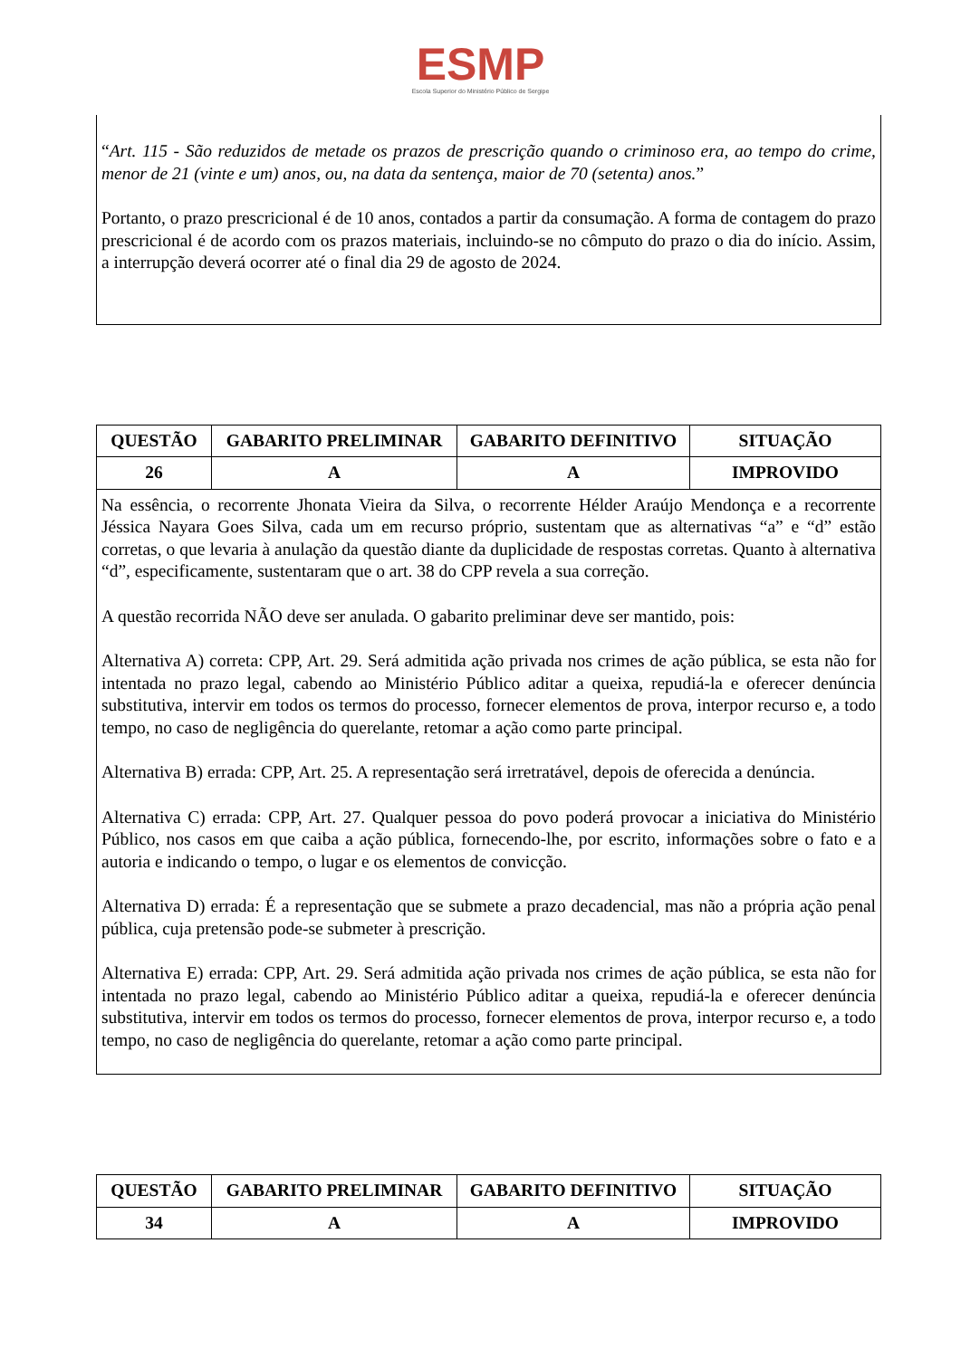ESMP
Escola Superior do Ministério Público de Sergipe
“Art. 115 - São reduzidos de metade os prazos de prescrição quando o criminoso era, ao tempo do crime, menor de 21 (vinte e um) anos, ou, na data da sentença, maior de 70 (setenta) anos.”
Portanto, o prazo prescricional é de 10 anos, contados a partir da consumação. A forma de contagem do prazo prescricional é de acordo com os prazos materiais, incluindo-se no cômputo do prazo o dia do início. Assim, a interrupção deverá ocorrer até o final dia 29 de agosto de 2024.
| QUESTÃO | GABARITO PRELIMINAR | GABARITO DEFINITIVO | SITUAÇÃO |
| --- | --- | --- | --- |
| 26 | A | A | IMPROVIDO |
| Na essência, o recorrente Jhonata Vieira da Silva, o recorrente Hélder Araújo Mendonça e a recorrente Jéssica Nayara Goes Silva, cada um em recurso próprio, sustentam que as alternativas “a” e “d” estão corretas, o que levaria à anulação da questão diante da duplicidade de respostas corretas. Quanto à alternativa “d”, especificamente, sustentaram que o art. 38 do CPP revela a sua correção. A questão recorrida NÃO deve ser anulada. O gabarito preliminar deve ser mantido, pois: Alternativa A) correta: CPP, Art. 29. Será admitida ação privada nos crimes de ação pública, se esta não for intentada no prazo legal, cabendo ao Ministério Público aditar a queixa, repudiá-la e oferecer denúncia substitutiva, intervir em todos os termos do processo, fornecer elementos de prova, interpor recurso e, a todo tempo, no caso de negligência do querelante, retomar a ação como parte principal. Alternativa B) errada: CPP, Art. 25. A representação será irretratável, depois de oferecida a denúncia. Alternativa C) errada: CPP, Art. 27. Qualquer pessoa do povo poderá provocar a iniciativa do Ministério Público, nos casos em que caiba a ação pública, fornecendo-lhe, por escrito, informações sobre o fato e a autoria e indicando o tempo, o lugar e os elementos de convicção. Alternativa D) errada: É a representação que se submete a prazo decadencial, mas não a própria ação penal pública, cuja pretensão pode-se submeter à prescrição. Alternativa E) errada: CPP, Art. 29. Será admitida ação privada nos crimes de ação pública, se esta não for intentada no prazo legal, cabendo ao Ministério Público aditar a queixa, repudiá-la e oferecer denúncia substitutiva, intervir em todos os termos do processo, fornecer elementos de prova, interpor recurso e, a todo tempo, no caso de negligência do querelante, retomar a ação como parte principal. | | | |
| QUESTÃO | GABARITO PRELIMINAR | GABARITO DEFINITIVO | SITUAÇÃO |
| --- | --- | --- | --- |
| 34 | A | A | IMPROVIDO |